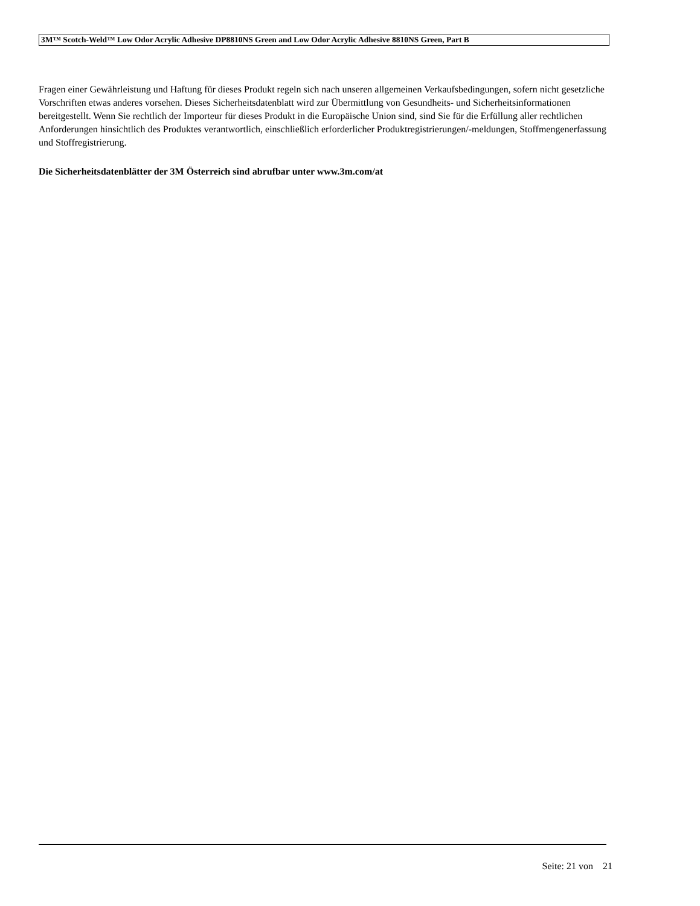3M™ Scotch-Weld™ Low Odor Acrylic Adhesive DP8810NS Green and Low Odor Acrylic Adhesive 8810NS Green, Part B
Fragen einer Gewährleistung und Haftung für dieses Produkt regeln sich nach unseren allgemeinen Verkaufsbedingungen, sofern nicht gesetzliche Vorschriften etwas anderes vorsehen. Dieses Sicherheitsdatenblatt wird zur Übermittlung von Gesundheits- und Sicherheitsinformationen bereitgestellt. Wenn Sie rechtlich der Importeur für dieses Produkt in die Europäische Union sind, sind Sie für die Erfüllung aller rechtlichen Anforderungen hinsichtlich des Produktes verantwortlich, einschließlich erforderlicher Produktregistrierungen/-meldungen, Stoffmengenerfassung und Stoffregistrierung.
Die Sicherheitsdatenblätter der 3M Österreich sind abrufbar unter www.3m.com/at
Seite: 21 von 21